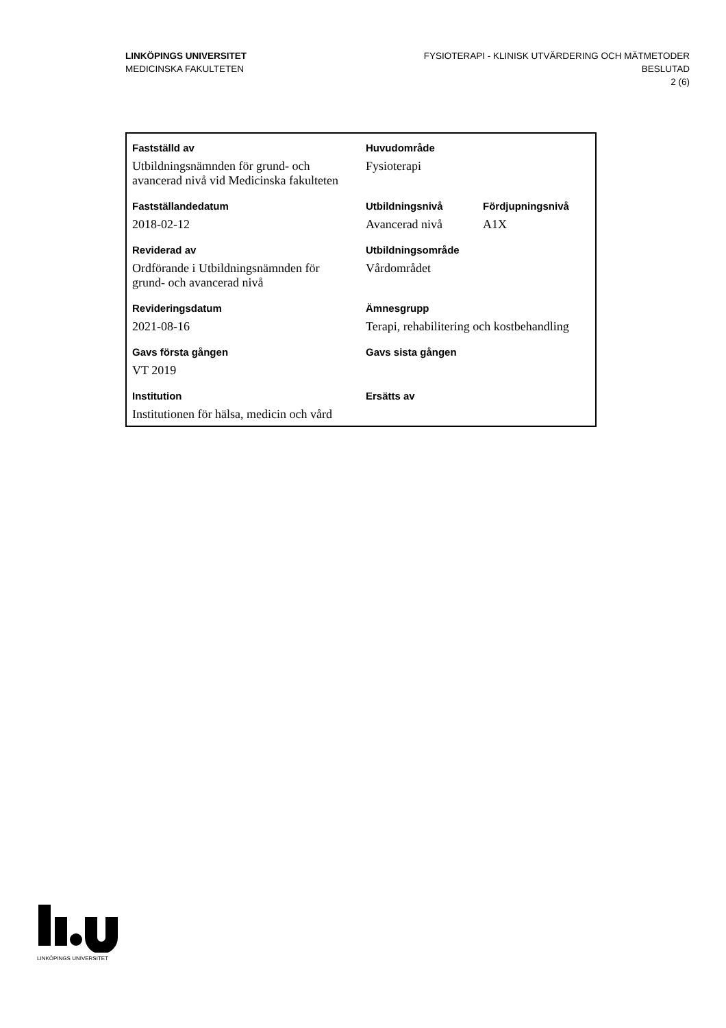LINKÖPINGS UNIVERSITET
MEDICINSKA FAKULTETEN
FYSIOTERAPI - KLINISK UTVÄRDERING OCH MÄTMETODER
BESLUTAD
2 (6)
| Fastställd av | Huvudområde | |
| --- | --- | --- |
| Utbildningsnämnden för grund- och avancerad nivå vid Medicinska fakulteten | Fysioterapi | |
| Fastställandedatum | Utbildningsnivå | Fördjupningsnivå |
| 2018-02-12 | Avancerad nivå | A1X |
| Reviderad av | Utbildningsområde | |
| Ordförande i Utbildningsnämnden för grund- och avancerad nivå | Vårdområdet | |
| Revideringsdatum | Ämnesgrupp | |
| 2021-08-16 | Terapi, rehabilitering och kostbehandling | |
| Gavs första gången | Gavs sista gången | |
| VT 2019 | | |
| Institution | Ersätts av | |
| Institutionen för hälsa, medicin och vård | | |
LINKÖPINGS UNIVERSITET